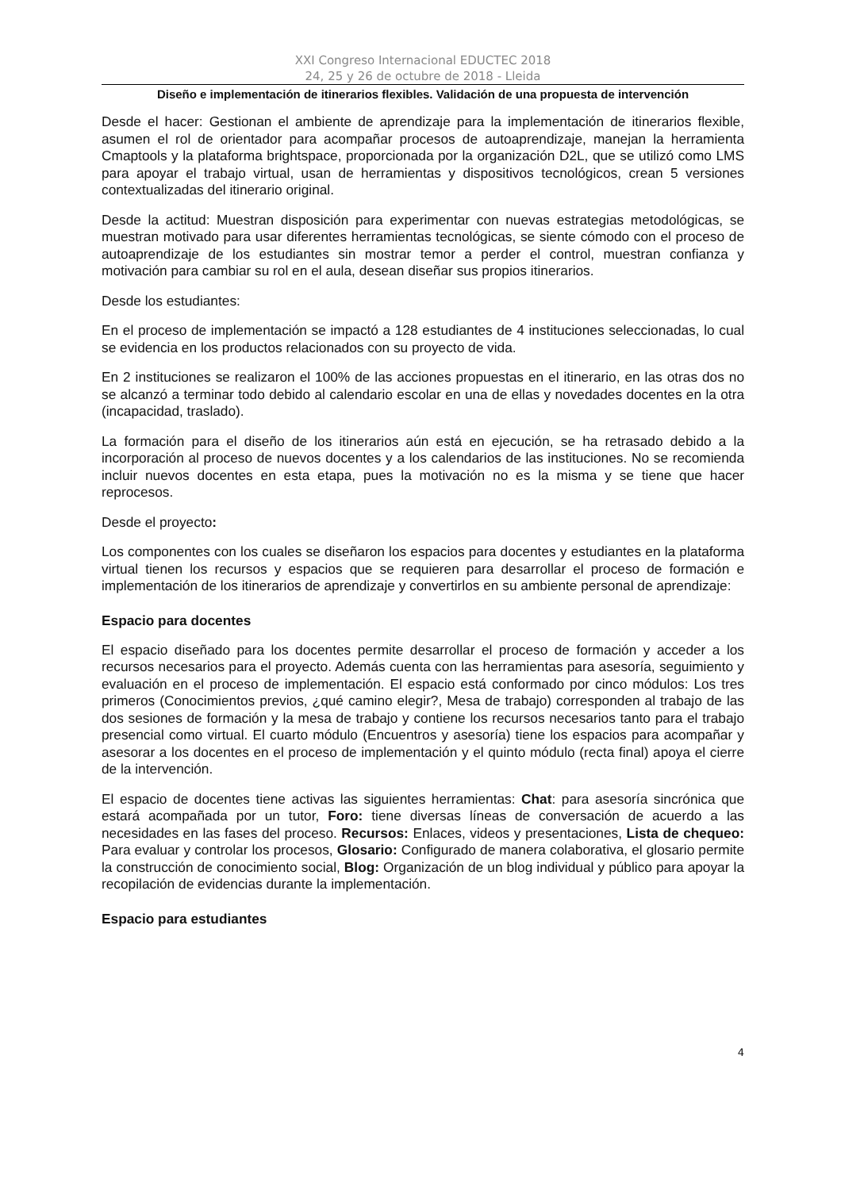XXI Congreso Internacional EDUCTEC 2018
24, 25 y 26 de octubre de 2018 - Lleida
Diseño e implementación de itinerarios flexibles. Validación de una propuesta de intervención
Desde el hacer: Gestionan el ambiente de aprendizaje para la implementación de itinerarios flexible, asumen el rol de orientador para acompañar procesos de autoaprendizaje, manejan la herramienta Cmaptools y la plataforma brightspace, proporcionada por la organización D2L, que se utilizó como LMS para apoyar el trabajo virtual, usan de herramientas y dispositivos tecnológicos, crean 5 versiones contextualizadas del itinerario original.
Desde la actitud: Muestran disposición para experimentar con nuevas estrategias metodológicas, se muestran motivado para usar diferentes herramientas tecnológicas, se siente cómodo con el proceso de autoaprendizaje de los estudiantes sin mostrar temor a perder el control, muestran confianza y motivación para cambiar su rol en el aula, desean diseñar sus propios itinerarios.
Desde los estudiantes:
En el proceso de implementación se impactó a 128 estudiantes de 4 instituciones seleccionadas, lo cual se evidencia en los productos relacionados con su proyecto de vida.
En 2 instituciones se realizaron el 100% de las acciones propuestas en el itinerario, en las otras dos no se alcanzó a terminar todo debido al calendario escolar en una de ellas y novedades docentes en la otra (incapacidad, traslado).
La formación para el diseño de los itinerarios aún está en ejecución, se ha retrasado debido a la incorporación al proceso de nuevos docentes y a los calendarios de las instituciones. No se recomienda incluir nuevos docentes en esta etapa, pues la motivación no es la misma y se tiene que hacer reprocesos.
Desde el proyecto:
Los componentes con los cuales se diseñaron los espacios para docentes y estudiantes en la plataforma virtual tienen los recursos y espacios que se requieren para desarrollar el proceso de formación e implementación de los itinerarios de aprendizaje y convertirlos en su ambiente personal de aprendizaje:
Espacio para docentes
El espacio diseñado para los docentes permite desarrollar el proceso de formación y acceder a los recursos necesarios para el proyecto. Además cuenta con las herramientas para asesoría, seguimiento y evaluación en el proceso de implementación. El espacio está conformado por cinco módulos: Los tres primeros (Conocimientos previos, ¿qué camino elegir?, Mesa de trabajo) corresponden al trabajo de las dos sesiones de formación y la mesa de trabajo y contiene los recursos necesarios tanto para el trabajo presencial como virtual. El cuarto módulo (Encuentros y asesoría) tiene los espacios para acompañar y asesorar a los docentes en el proceso de implementación y el quinto módulo (recta final) apoya el cierre de la intervención.
El espacio de docentes tiene activas las siguientes herramientas: Chat: para asesoría sincrónica que estará acompañada por un tutor, Foro: tiene diversas líneas de conversación de acuerdo a las necesidades en las fases del proceso. Recursos: Enlaces, videos y presentaciones, Lista de chequeo: Para evaluar y controlar los procesos, Glosario: Configurado de manera colaborativa, el glosario permite la construcción de conocimiento social, Blog: Organización de un blog individual y público para apoyar la recopilación de evidencias durante la implementación.
Espacio para estudiantes
4